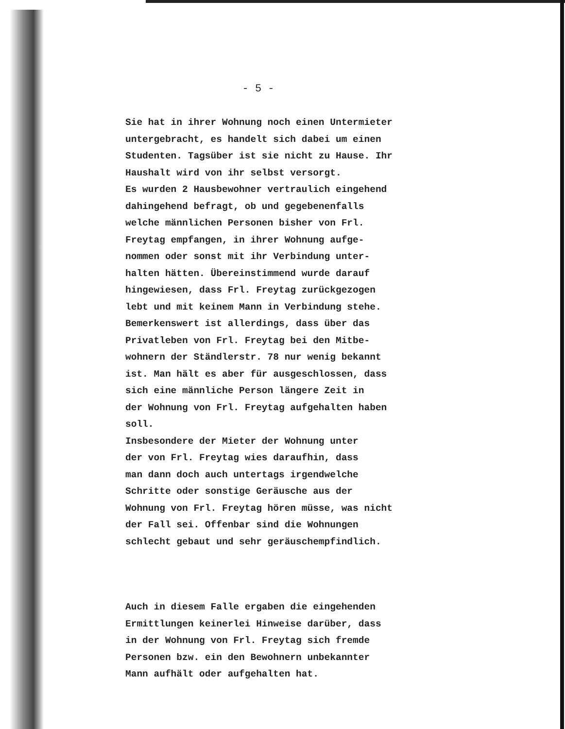- 5 -
Sie hat in ihrer Wohnung noch einen Untermieter
untergebracht, es handelt sich dabei um einen
Studenten. Tagsüber ist sie nicht zu Hause. Ihr
Haushalt wird von ihr selbst versorgt.
Es wurden 2 Hausbewohner vertraulich eingehend
dahingehend befragt, ob und gegebenenfalls
welche männlichen Personen bisher von Frl.
Freytag empfangen, in ihrer Wohnung aufge-
nommen oder sonst mit ihr Verbindung unter-
halten hätten. Übereinstimmend wurde darauf
hingewiesen, dass Frl. Freytag zurückgezogen
lebt und mit keinem Mann in Verbindung stehe.
Bemerkenswert ist allerdings, dass über das
Privatleben von Frl. Freytag bei den Mitbe-
wohnern der Ständlerstr. 78 nur wenig bekannt
ist. Man hält es aber für ausgeschlossen, dass
sich eine männliche Person längere Zeit in
der Wohnung von Frl. Freytag aufgehalten haben
soll.
Insbesondere der Mieter der Wohnung unter
der von Frl. Freytag wies daraufhin, dass
man dann doch auch untertags irgendwelche
Schritte oder sonstige Geräusche aus der
Wohnung von Frl. Freytag hören müsse, was nicht
der Fall sei. Offenbar sind die Wohnungen
schlecht gebaut und sehr geräuschempfindlich.
Auch in diesem Falle ergaben die eingehenden
Ermittlungen keinerlei Hinweise darüber, dass
in der Wohnung von Frl. Freytag sich fremde
Personen bzw. ein den Bewohnern unbekannter
Mann aufhält oder aufgehalten hat.